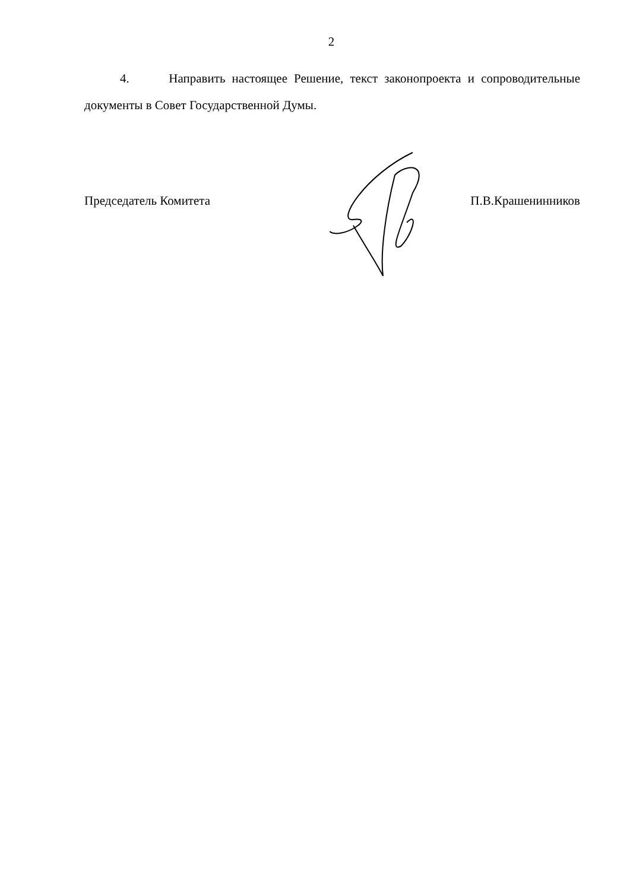2
4. Направить настоящее Решение, текст законопроекта и сопроводительные документы в Совет Государственной Думы.
Председатель Комитета П.В.Крашенинников